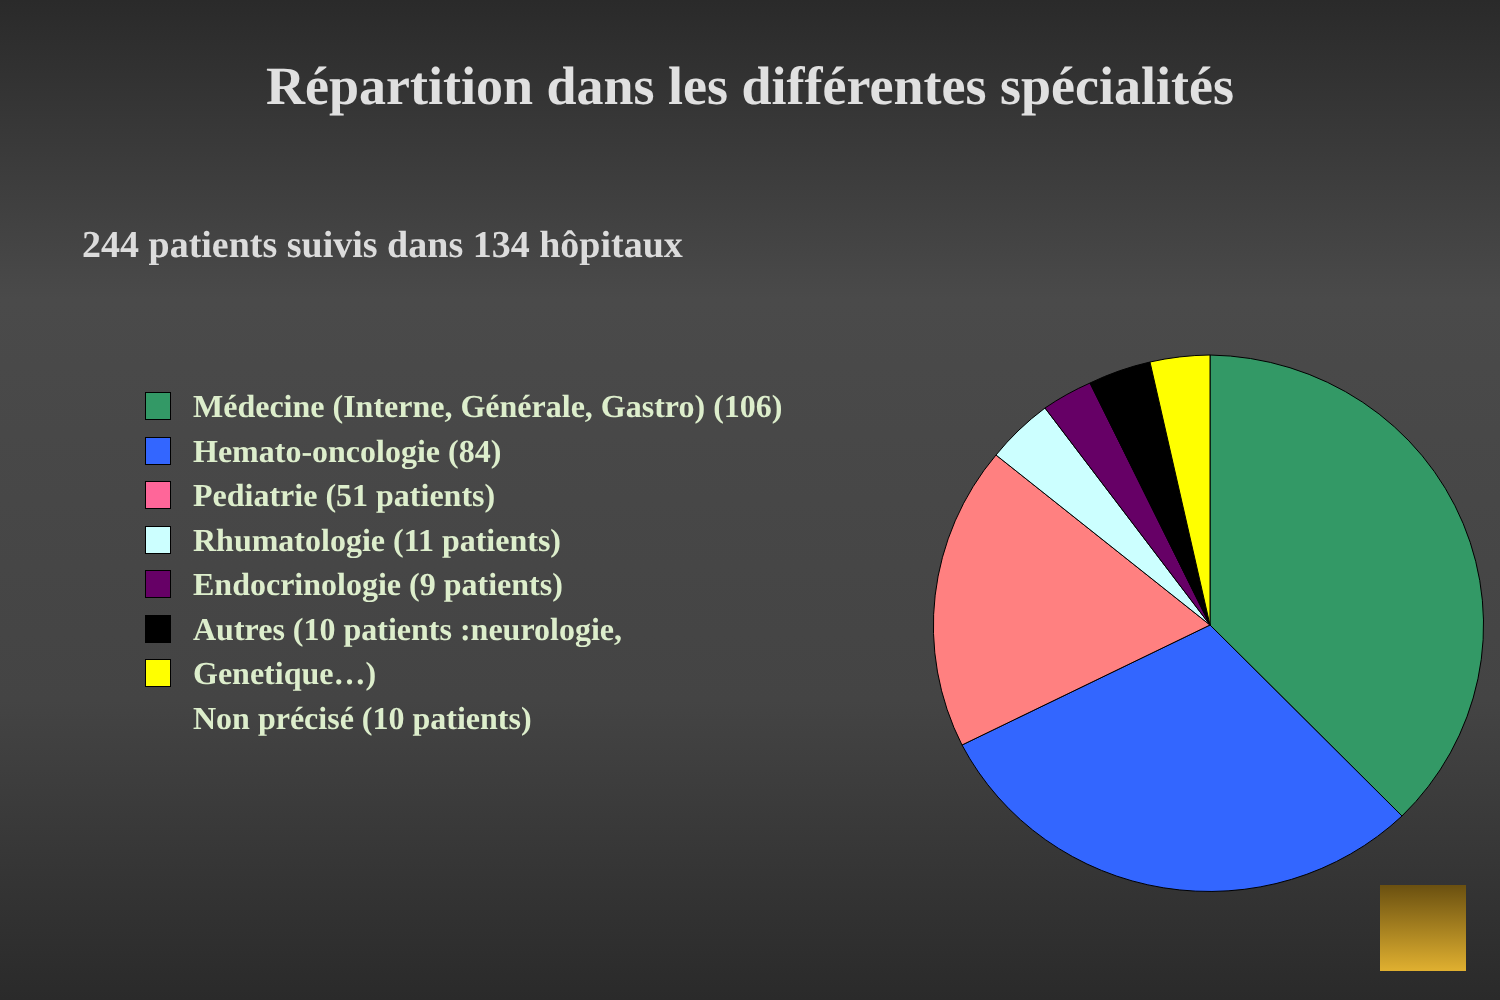Répartition dans les différentes spécialités
244 patients suivis dans 134 hôpitaux
Médecine (Interne, Générale, Gastro) (106)
Hemato-oncologie (84)
Pediatrie (51 patients)
Rhumatologie (11 patients)
Endocrinologie (9 patients)
Autres (10 patients :neurologie,
Genetique…)
Non précisé (10 patients)